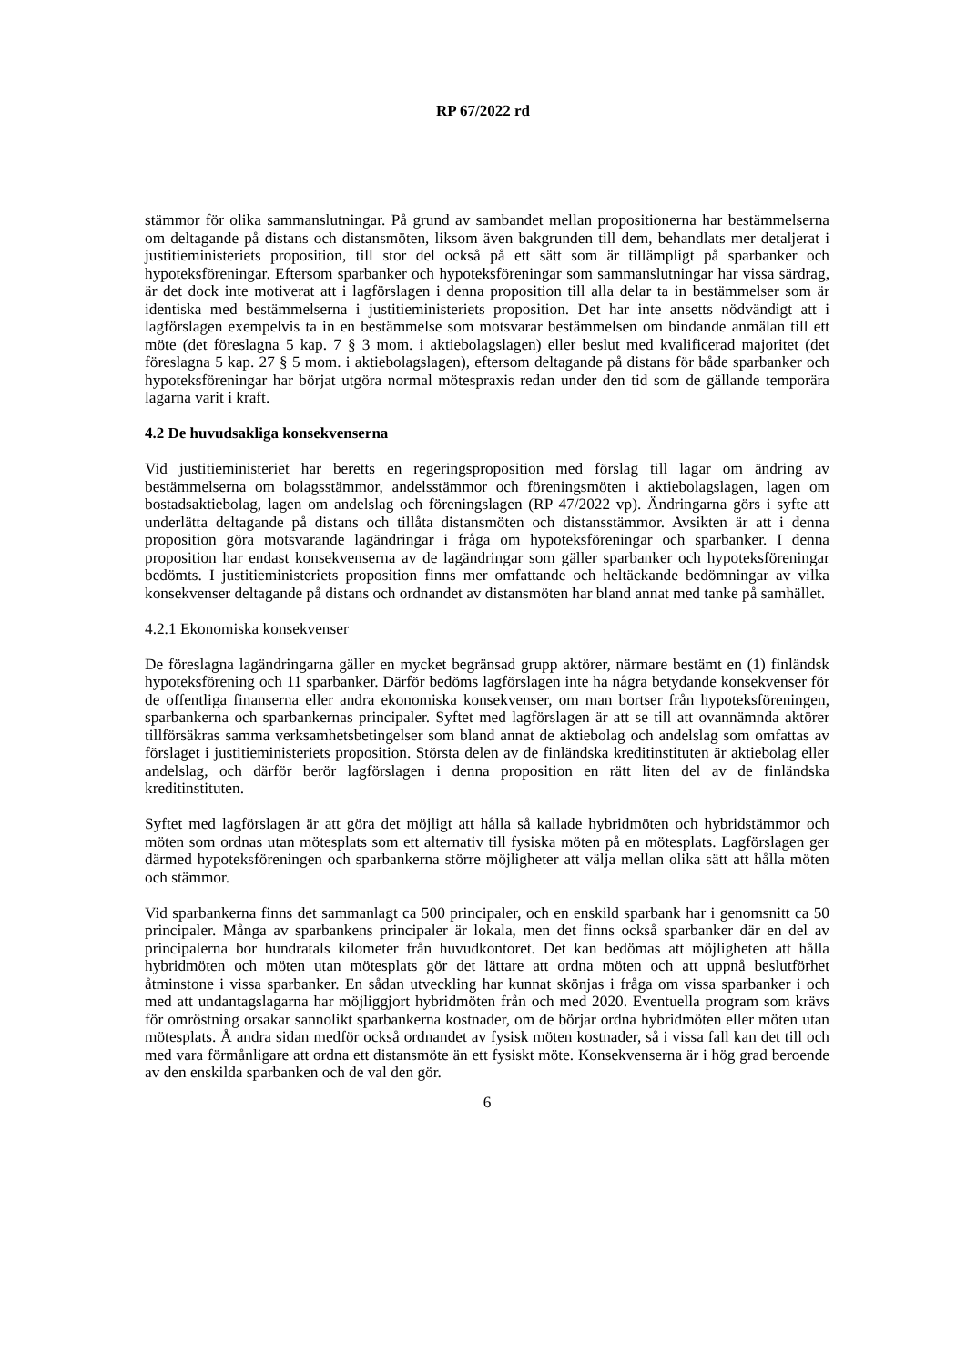RP 67/2022 rd
stämmor för olika sammanslutningar. På grund av sambandet mellan propositionerna har bestämmelserna om deltagande på distans och distansmöten, liksom även bakgrunden till dem, behandlats mer detaljerat i justitieministeriets proposition, till stor del också på ett sätt som är tillämpligt på sparbanker och hypoteksföreningar. Eftersom sparbanker och hypoteksföreningar som sammanslutningar har vissa särdrag, är det dock inte motiverat att i lagförslagen i denna proposition till alla delar ta in bestämmelser som är identiska med bestämmelserna i justitieministeriets proposition. Det har inte ansetts nödvändigt att i lagförslagen exempelvis ta in en bestämmelse som motsvarar bestämmelsen om bindande anmälan till ett möte (det föreslagna 5 kap. 7 § 3 mom. i aktiebolagslagen) eller beslut med kvalificerad majoritet (det föreslagna 5 kap. 27 § 5 mom. i aktiebolagslagen), eftersom deltagande på distans för både sparbanker och hypoteksföreningar har börjat utgöra normal mötespraxis redan under den tid som de gällande temporära lagarna varit i kraft.
4.2 De huvudsakliga konsekvenserna
Vid justitieministeriet har beretts en regeringsproposition med förslag till lagar om ändring av bestämmelserna om bolagsstämmor, andelsstämmor och föreningsmöten i aktiebolagslagen, lagen om bostadsaktiebolag, lagen om andelslag och föreningslagen (RP 47/2022 vp). Ändringarna görs i syfte att underlätta deltagande på distans och tillåta distansmöten och distansstämmor. Avsikten är att i denna proposition göra motsvarande lagändringar i fråga om hypoteksföreningar och sparbanker. I denna proposition har endast konsekvenserna av de lagändringar som gäller sparbanker och hypoteksföreningar bedömts. I justitieministeriets proposition finns mer omfattande och heltäckande bedömningar av vilka konsekvenser deltagande på distans och ordnandet av distansmöten har bland annat med tanke på samhället.
4.2.1 Ekonomiska konsekvenser
De föreslagna lagändringarna gäller en mycket begränsad grupp aktörer, närmare bestämt en (1) finländsk hypoteksförening och 11 sparbanker. Därför bedöms lagförslagen inte ha några betydande konsekvenser för de offentliga finanserna eller andra ekonomiska konsekvenser, om man bortser från hypoteksföreningen, sparbankerna och sparbankernas principaler. Syftet med lagförslagen är att se till att ovannämnda aktörer tillförsäkras samma verksamhetsbetingelser som bland annat de aktiebolag och andelslag som omfattas av förslaget i justitieministeriets proposition. Största delen av de finländska kreditinstituten är aktiebolag eller andelslag, och därför berör lagförslagen i denna proposition en rätt liten del av de finländska kreditinstituten.
Syftet med lagförslagen är att göra det möjligt att hålla så kallade hybridmöten och hybridstämmor och möten som ordnas utan mötesplats som ett alternativ till fysiska möten på en mötesplats. Lagförslagen ger därmed hypoteksföreningen och sparbankerna större möjligheter att välja mellan olika sätt att hålla möten och stämmor.
Vid sparbankerna finns det sammanlagt ca 500 principaler, och en enskild sparbank har i genomsnitt ca 50 principaler. Många av sparbankens principaler är lokala, men det finns också sparbanker där en del av principalerna bor hundratals kilometer från huvudkontoret. Det kan bedömas att möjligheten att hålla hybridmöten och möten utan mötesplats gör det lättare att ordna möten och att uppnå beslutförhet åtminstone i vissa sparbanker. En sådan utveckling har kunnat skönjas i fråga om vissa sparbanker i och med att undantagslagarna har möjliggjort hybridmöten från och med 2020. Eventuella program som krävs för omröstning orsakar sannolikt sparbankerna kostnader, om de börjar ordna hybridmöten eller möten utan mötesplats. Å andra sidan medför också ordnandet av fysisk möten kostnader, så i vissa fall kan det till och med vara förmånligare att ordna ett distansmöte än ett fysiskt möte. Konsekvenserna är i hög grad beroende av den enskilda sparbanken och de val den gör.
6